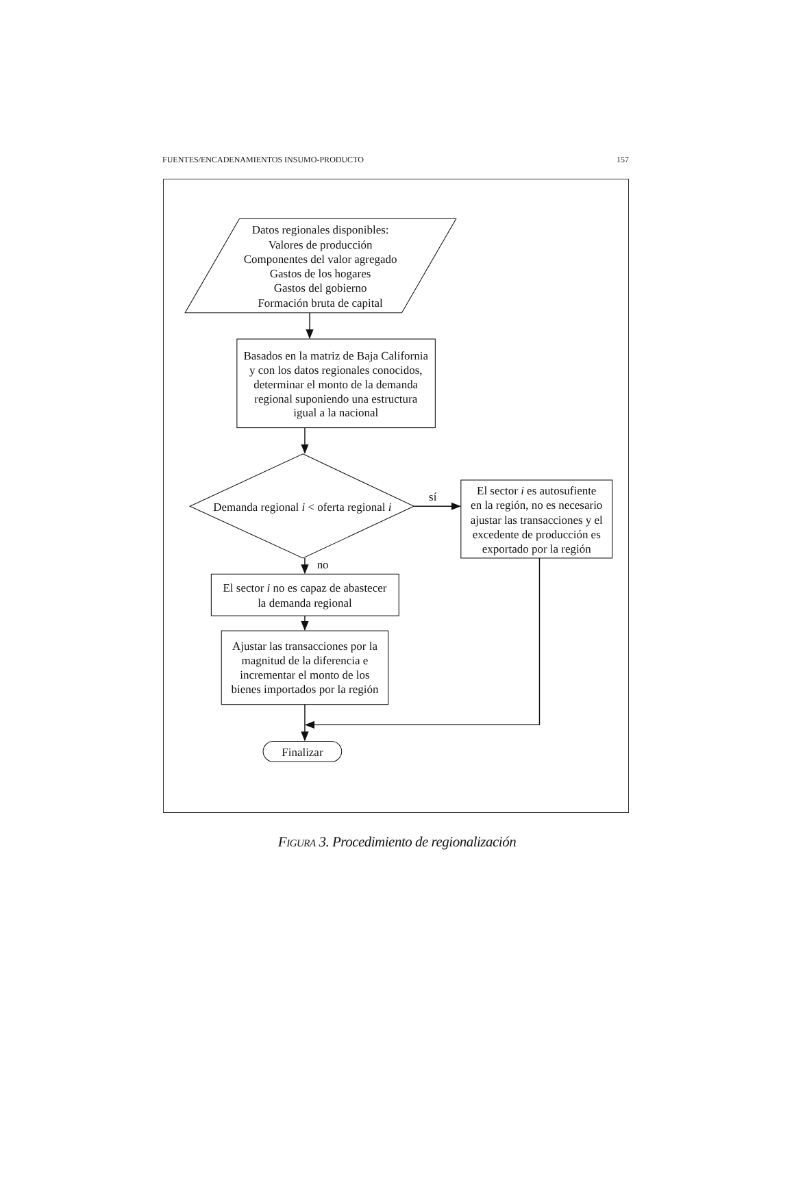FUENTES/ENCADENAMIENTOS INSUMO-PRODUCTO 157
Datos regionales disponibles:
Valores de producción
Componentes del valor agregado
Gastos de los hogares
Gastos del gobierno
Formación bruta de capital
Basados en la matriz de Baja California
y con los datos regionales conocidos,
determinar el monto de la demanda
regional suponiendo una estructura
igual a la nacional
Demanda regional i < oferta regional i
sí
El sector i es autosufiente
en la región, no es necesario
ajustar las transacciones y el
excedente de producción es
exportado por la región
no
El sector i no es capaz de abastecer
la demanda regional
Ajustar las transacciones por la
magnitud de la diferencia e
incrementar el monto de los
bienes importados por la región
Finalizar
FIGURA 3. Procedimiento de regionalización